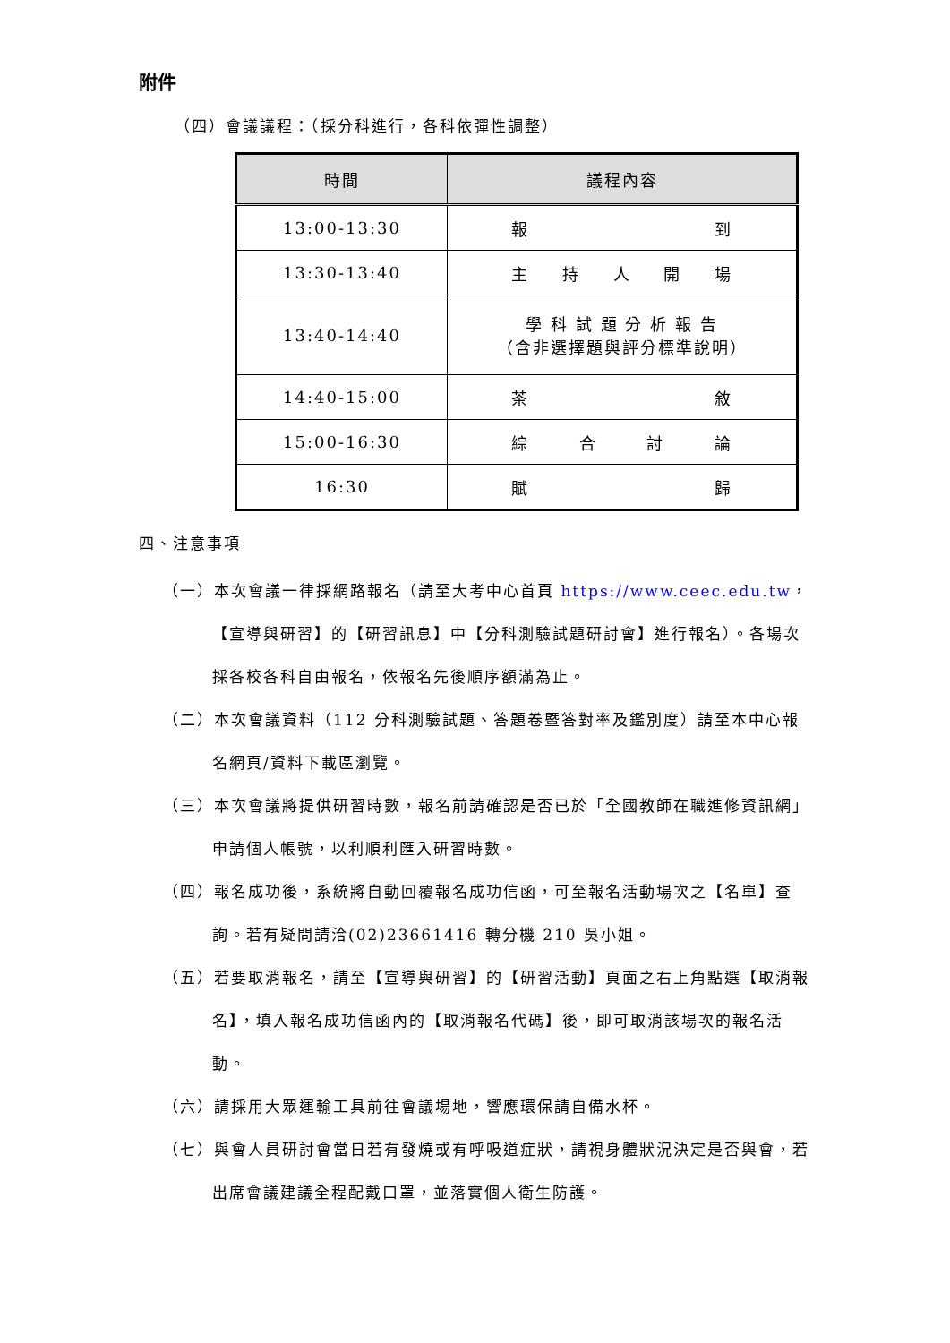附件
（四）會議議程：（採分科進行，各科依彈性調整）
| 時間 | 議程內容 |
| --- | --- |
| 13:00-13:30 | 報 到 |
| 13:30-13:40 | 主 持 人 開 場 |
| 13:40-14:40 | 學 科 試 題 分 析 報 告 （含非選擇題與評分標準說明） |
| 14:40-15:00 | 茶 敘 |
| 15:00-16:30 | 綜 合 討 論 |
| 16:30 | 賦 歸 |
四、注意事項
（一）本次會議一律採網路報名（請至大考中心首頁 https://www.ceec.edu.tw，【宣導與研習】的【研習訊息】中【分科測驗試題研討會】進行報名）。各場次採各校各科自由報名，依報名先後順序額滿為止。
（二）本次會議資料（112 分科測驗試題、答題卷暨答對率及鑑別度）請至本中心報名網頁/資料下載區瀏覽。
（三）本次會議將提供研習時數，報名前請確認是否已於「全國教師在職進修資訊網」申請個人帳號，以利順利匯入研習時數。
（四）報名成功後，系統將自動回覆報名成功信函，可至報名活動場次之【名單】查詢。若有疑問請洽(02)23661416 轉分機 210 吳小姐。
（五）若要取消報名，請至【宣導與研習】的【研習活動】頁面之右上角點選【取消報名】，填入報名成功信函內的【取消報名代碼】後，即可取消該場次的報名活動。
（六）請採用大眾運輸工具前往會議場地，響應環保請自備水杯。
（七）與會人員研討會當日若有發燒或有呼吸道症狀，請視身體狀況決定是否與會，若出席會議建議全程配戴口罩，並落實個人衛生防護。